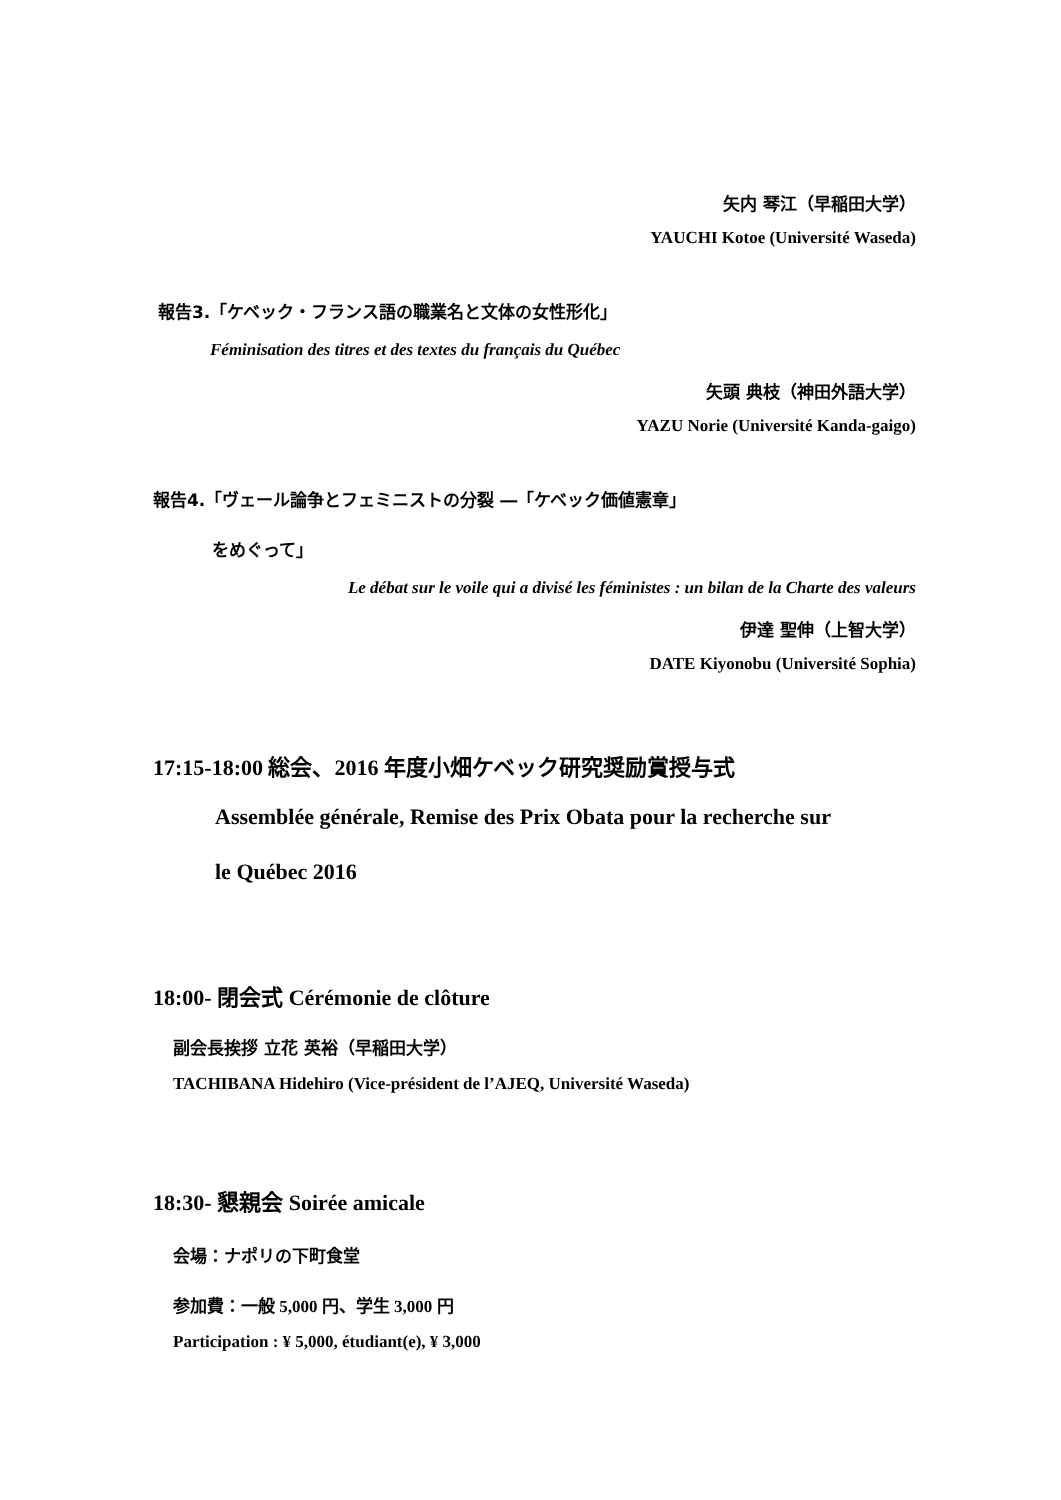矢内 琴江（早稲田大学）
YAUCHI Kotoe (Université Waseda)
報告3.「ケベック・フランス語の職業名と文体の女性形化」
Féminisation des titres et des textes du français du Québec
矢頭 典枝（神田外語大学）
YAZU Norie (Université Kanda-gaigo)
報告4.「ヴェール論争とフェミニストの分裂 ―「ケベック価値憲章」
をめぐって」
Le débat sur le voile qui a divisé les féministes : un bilan de la Charte des valeurs
伊達 聖伸（上智大学）
DATE Kiyonobu (Université Sophia)
17:15-18:00 総会、2016 年度小畑ケベック研究奨励賞授与式
Assemblée générale, Remise des Prix Obata pour la recherche sur
le Québec 2016
18:00- 閉会式 Cérémonie de clôture
副会長挨拶 立花 英裕（早稲田大学）
TACHIBANA Hidehiro (Vice-président de l’AJEQ, Université Waseda)
18:30- 懇親会 Soirée amicale
会場：ナポリの下町食堂
参加費：一般 5,000 円、学生 3,000 円
Participation : ¥ 5,000, étudiant(e), ¥ 3,000